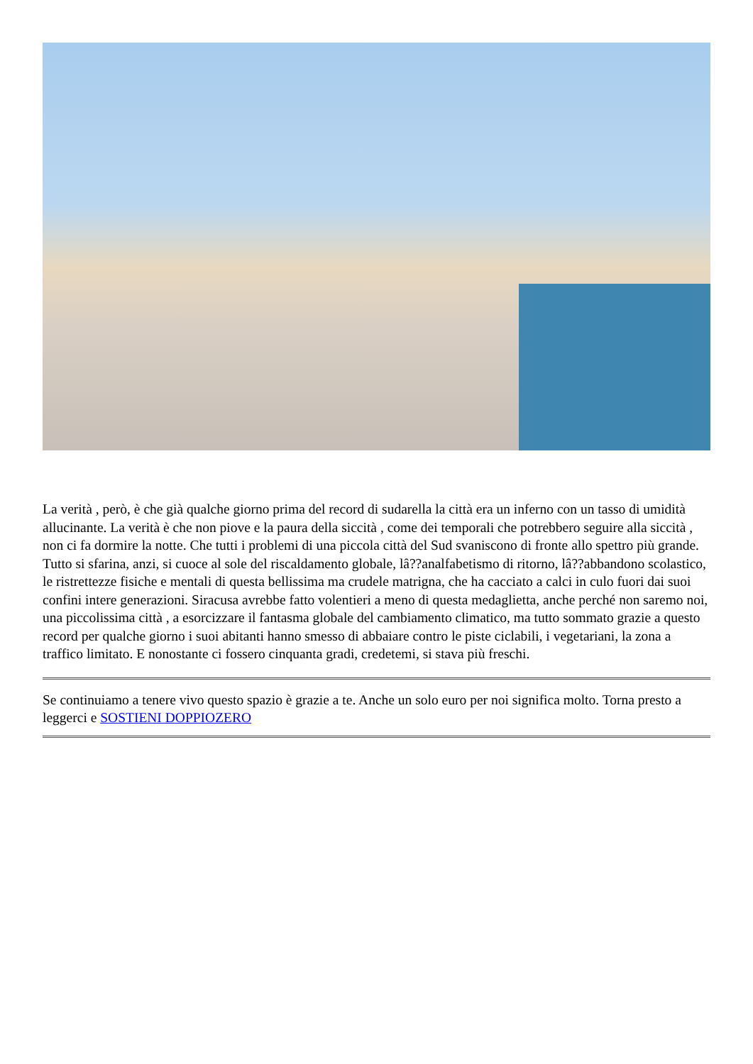La verità , però, è che già qualche giorno prima del record di sudarella la città era un inferno con un tasso di umidità allucinante. La verità è che non piove e la paura della siccità , come dei temporali che potrebbero seguire alla siccità , non ci fa dormire la notte. Che tutti i problemi di una piccola città del Sud svaniscono di fronte allo spettro più grande. Tutto si sfarina, anzi, si cuoce al sole del riscaldamento globale, lâ??analfabetismo di ritorno, lâ??abbandono scolastico, le ristrettezze fisiche e mentali di questa bellissima ma crudele matrigna, che ha cacciato a calci in culo fuori dai suoi confini intere generazioni. Siracusa avrebbe fatto volentieri a meno di questa medaglietta, anche perché non saremo noi, una piccolissima città , a esorcizzare il fantasma globale del cambiamento climatico, ma tutto sommato grazie a questo record per qualche giorno i suoi abitanti hanno smesso di abbaiare contro le piste ciclabili, i vegetariani, la zona a traffico limitato. E nonostante ci fossero cinquanta gradi, credetemi, si stava più freschi.
Se continuiamo a tenere vivo questo spazio è grazie a te. Anche un solo euro per noi significa molto. Torna presto a leggerci e SOSTIENI DOPPIOZERO